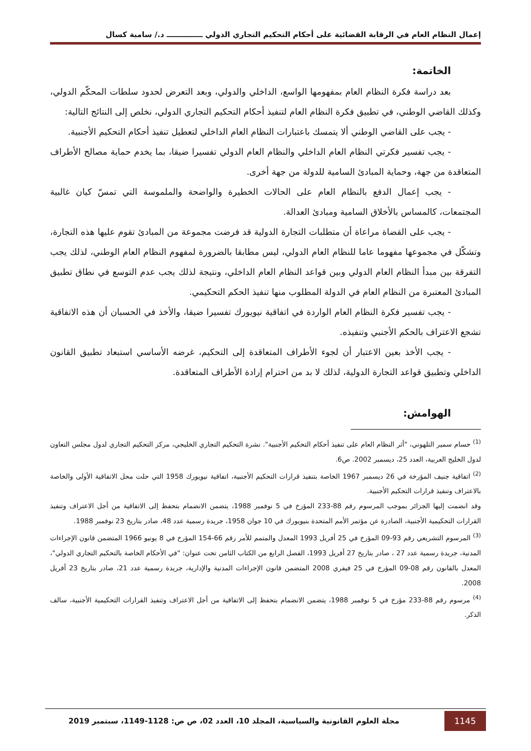إعمال النظام العام في الرقابة القضائية على أحكام التحكيم التجاري الدولي ــــــــــــــ د./ سامية كسال
الخاتمة:
بعد دراسة فكرة النظام العام بمفهومها الواسع، الداخلي والدولي، وبعد التعرض لحدود سلطات المحكّم الدولي، وكذلك القاضي الوطني، في تطبيق فكرة النظام العام لتنفيذ أحكام التحكيم التجاري الدولي، نخلص إلى النتائج التالية:
- يجب على القاضي الوطني ألا يتمسك باعتبارات النظام العام الداخلي لتعطيل تنفيذ أحكام التحكيم الأجنبية.
- يجب تفسير فكرتي النظام العام الداخلي والنظام العام الدولي تفسيرا ضيقا، بما يخدم حماية مصالح الأطراف المتعاقدة من جهة، وحماية المبادئ السامية للدولة من جهة أخرى.
- يجب إعمال الدفع بالنظام العام على الحالات الخطيرة والواضحة والملموسة التي تمسّ كيان غالبية المجتمعات، كالمساس بالأخلاق السامية ومبادئ العدالة.
- يجب على القضاة مراعاة أن متطلبات التجارة الدولية قد فرضت مجموعة من المبادئ تقوم عليها هذه التجارة، وتشكّل في مجموعها مفهوما عاما للنظام العام الدولي، ليس مطابقا بالضرورة لمفهوم النظام العام الوطني، لذلك يجب التفرقة بين مبدأ النظام العام الدولي وبين قواعد النظام العام الداخلي، ونتيجة لذلك يجب عدم التوسع في نطاق تطبيق المبادئ المعتبرة من النظام العام في الدولة المطلوب منها تنفيذ الحكم التحكيمي.
- يجب تفسير فكرة النظام العام الواردة في اتفاقية نيويورك تفسيرا ضيقا، والأخذ في الحسبان أن هذه الاتفاقية تشجع الاعتراف بالحكم الأجنبي وتنفيذه.
- يجب الأخذ بعين الاعتبار أن لجوء الأطراف المتعاقدة إلى التحكيم، غرضه الأساسي استبعاد تطبيق القانون الداخلي وتطبيق قواعد التجارة الدولية، لذلك لا بد من احترام إرادة الأطراف المتعاقدة.
الهوامش:
<sup>(1)</sup> حسام سمير التلهوني، "أثر النظام العام على تنفيذ أحكام التحكيم الأجنبية". نشرة التحكيم التجاري الخليجي، مركز التحكيم التجاري لدول مجلس التعاون لدول الخليج العربية، العدد 25، ديسمبر 2002. ص6.
<sup>(2)</sup> اتفاقية جنيف المؤرخة في 26 ديسمبر 1967 الخاصة بتنفيذ قرارات التحكيم الأجنبية، اتفاقية نيويورك 1958 التي حلت محل الاتفاقية الأولى والخاصة بالاعتراف وتنفيذ قرارات التحكيم الأجنبية.
وقد انضمت إليها الجزائر بموجب المرسوم رقم 88-233 المؤرخ في 5 نوفمبر 1988، يتضمن الانضمام بتحفظ إلى الاتفاقية من أجل الاعتراف وتنفيذ القرارات التحكيمية الأجنبية، الصادرة عن مؤتمر الأمم المتحدة بنيويورك في 10 جوان 1958، جريدة رسمية عدد 48، صادر بتاريخ 23 نوفمبر 1988.
<sup>(3)</sup> المرسوم التشريعي رقم 93-09 المؤرخ في 25 أفريل 1993 المعدل والمتمم للأمر رقم 66-154 المؤرخ في 8 يونيو 1966 المتضمن قانون الإجراءات المدنية، جريدة رسمية عدد 27 ، صادر بتاريخ 27 أفريل 1993، الفصل الرابع من الكتاب الثامن تحت عنوان: "في الأحكام الخاصة بالتحكيم التجاري الدولي"، المعدل بالقانون رقم 08-09 المؤرخ في 25 فيفري 2008 المتضمن قانون الإجراءات المدنية والإدارية، جريدة رسمية عدد 21، صادر بتاريخ 23 أفريل 2008.
<sup>(4)</sup> مرسوم رقم 88-233 مؤرخ في 5 نوفمبر 1988، يتضمن الانضمام بتحفظ إلى الاتفاقية من أجل الاعتراف وتنفيذ القرارات التحكيمية الأجنبية، سالف الذكر.
1145 مجلة العلوم القانونية والسياسية، المجلد 10، العدد 02، ص ص: 1128-1149، سبتمبر 2019